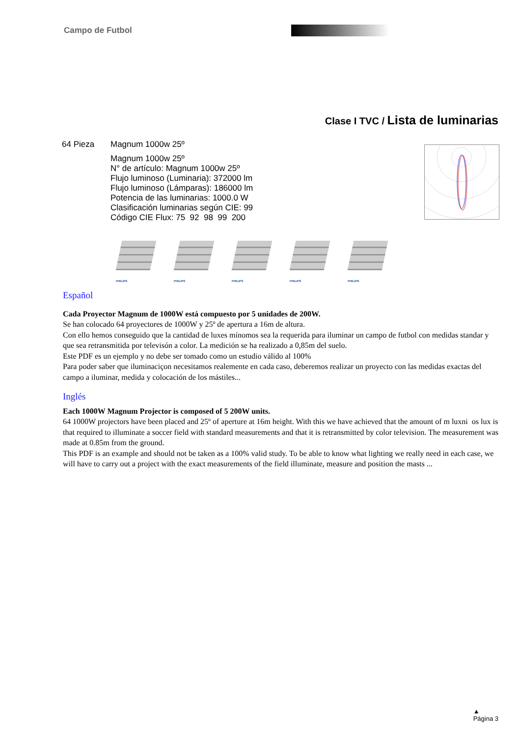Campo de Futbol
Clase I TVC / Lista de luminarias
64 Pieza Magnum 1000w 25º
Magnum 1000w 25º
N° de artículo: Magnum 1000w 25º
Flujo luminoso (Luminaria): 372000 lm
Flujo luminoso (Lámparas): 186000 lm
Potencia de las luminarias: 1000.0 W
Clasificación luminarias según CIE: 99
Código CIE Flux: 75 92 98 99 200
PHILIPS
PHILIPS
PHILIPS
PHILIPS
PHILIPS
Español
Cada Proyector Magnum de 1000W está compuesto por 5 unidades de 200W.
Se han colocado 64 proyectores de 1000W y 25º de apertura a 16m de altura.
Con ello hemos conseguido que la cantidad de luxes mínomos sea la requerida para iluminar un campo de futbol con medidas standar y que sea retransmitida por televisón a color. La medición se ha realizado a 0,85m del suelo.
Este PDF es un ejemplo y no debe ser tomado como un estudio válido al 100%
Para poder saber que iluminaciçon necesitamos realemente en cada caso, deberemos realizar un proyecto con las medidas exactas del campo a iluminar, medida y colocación de los mástiles...
Inglés
Each 1000W Magnum Projector is composed of 5 200W units.
64 1000W projectors have been placed and 25º of aperture at 16m height. With this we have achieved that the amount of m luxni os lux is that required to illuminate a soccer field with standard measurements and that it is retransmitted by color television. The measurement was made at 0.85m from the ground.
This PDF is an example and should not be taken as a 100% valid study. To be able to know what lighting we really need in each case, we will have to carry out a project with the exact measurements of the field illuminate, measure and position the masts ...
▲
Página 3